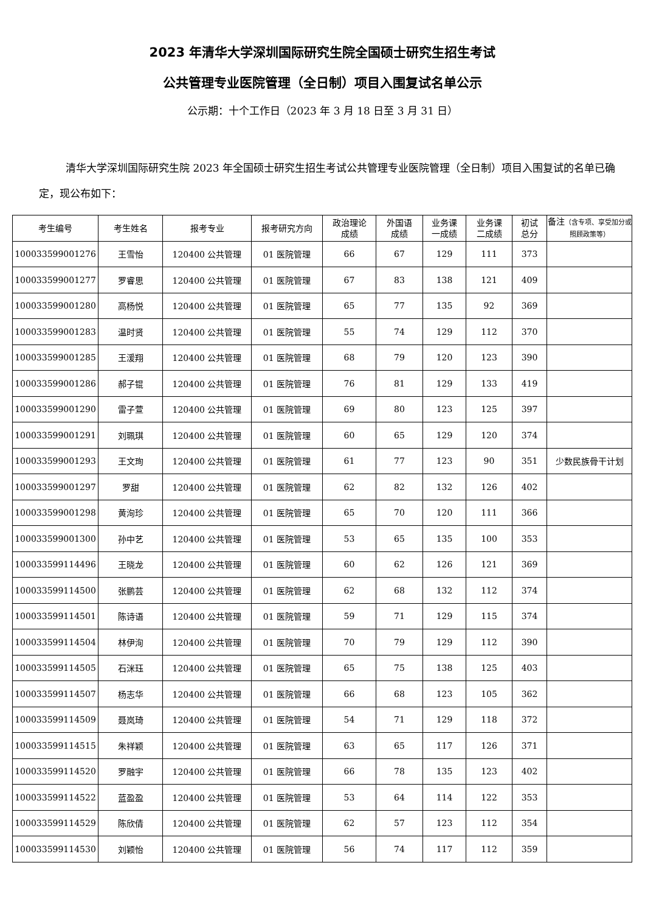2023 年清华大学深圳国际研究生院全国硕士研究生招生考试
公共管理专业医院管理（全日制）项目入围复试名单公示
公示期：十个工作日（2023 年 3 月 18 日至 3 月 31 日）
清华大学深圳国际研究生院 2023 年全国硕士研究生招生考试公共管理专业医院管理（全日制）项目入围复试的名单已确定，现公布如下：
| 考生编号 | 考生姓名 | 报考专业 | 报考研究方向 | 政治理论 成绩 | 外国语 成绩 | 业务课 一成绩 | 业务课 二成绩 | 初试 总分 | 备注 （含专项、享受加分或照顾政策等） |
| --- | --- | --- | --- | --- | --- | --- | --- | --- | --- |
| 100033599001276 | 王雪怡 | 120400 公共管理 | 01 医院管理 | 66 | 67 | 129 | 111 | 373 | |
| 100033599001277 | 罗睿思 | 120400 公共管理 | 01 医院管理 | 67 | 83 | 138 | 121 | 409 | |
| 100033599001280 | 高杨悦 | 120400 公共管理 | 01 医院管理 | 65 | 77 | 135 | 92 | 369 | |
| 100033599001283 | 温时贤 | 120400 公共管理 | 01 医院管理 | 55 | 74 | 129 | 112 | 370 | |
| 100033599001285 | 王湲翔 | 120400 公共管理 | 01 医院管理 | 68 | 79 | 120 | 123 | 390 | |
| 100033599001286 | 郝子锟 | 120400 公共管理 | 01 医院管理 | 76 | 81 | 129 | 133 | 419 | |
| 100033599001290 | 雷子萱 | 120400 公共管理 | 01 医院管理 | 69 | 80 | 123 | 125 | 397 | |
| 100033599001291 | 刘珮琪 | 120400 公共管理 | 01 医院管理 | 60 | 65 | 129 | 120 | 374 | |
| 100033599001293 | 王文珣 | 120400 公共管理 | 01 医院管理 | 61 | 77 | 123 | 90 | 351 | 少数民族骨干计划 |
| 100033599001297 | 罗甜 | 120400 公共管理 | 01 医院管理 | 62 | 82 | 132 | 126 | 402 | |
| 100033599001298 | 黄洵珍 | 120400 公共管理 | 01 医院管理 | 65 | 70 | 120 | 111 | 366 | |
| 100033599001300 | 孙中艺 | 120400 公共管理 | 01 医院管理 | 53 | 65 | 135 | 100 | 353 | |
| 100033599114496 | 王晓龙 | 120400 公共管理 | 01 医院管理 | 60 | 62 | 126 | 121 | 369 | |
| 100033599114500 | 张鹏芸 | 120400 公共管理 | 01 医院管理 | 62 | 68 | 132 | 112 | 374 | |
| 100033599114501 | 陈诗语 | 120400 公共管理 | 01 医院管理 | 59 | 71 | 129 | 115 | 374 | |
| 100033599114504 | 林伊洵 | 120400 公共管理 | 01 医院管理 | 70 | 79 | 129 | 112 | 390 | |
| 100033599114505 | 石洣珏 | 120400 公共管理 | 01 医院管理 | 65 | 75 | 138 | 125 | 403 | |
| 100033599114507 | 杨志华 | 120400 公共管理 | 01 医院管理 | 66 | 68 | 123 | 105 | 362 | |
| 100033599114509 | 聂岚琦 | 120400 公共管理 | 01 医院管理 | 54 | 71 | 129 | 118 | 372 | |
| 100033599114515 | 朱祥颖 | 120400 公共管理 | 01 医院管理 | 63 | 65 | 117 | 126 | 371 | |
| 100033599114520 | 罗融宇 | 120400 公共管理 | 01 医院管理 | 66 | 78 | 135 | 123 | 402 | |
| 100033599114522 | 蓝盈盈 | 120400 公共管理 | 01 医院管理 | 53 | 64 | 114 | 122 | 353 | |
| 100033599114529 | 陈欣倩 | 120400 公共管理 | 01 医院管理 | 62 | 57 | 123 | 112 | 354 | |
| 100033599114530 | 刘颖怡 | 120400 公共管理 | 01 医院管理 | 56 | 74 | 117 | 112 | 359 | |